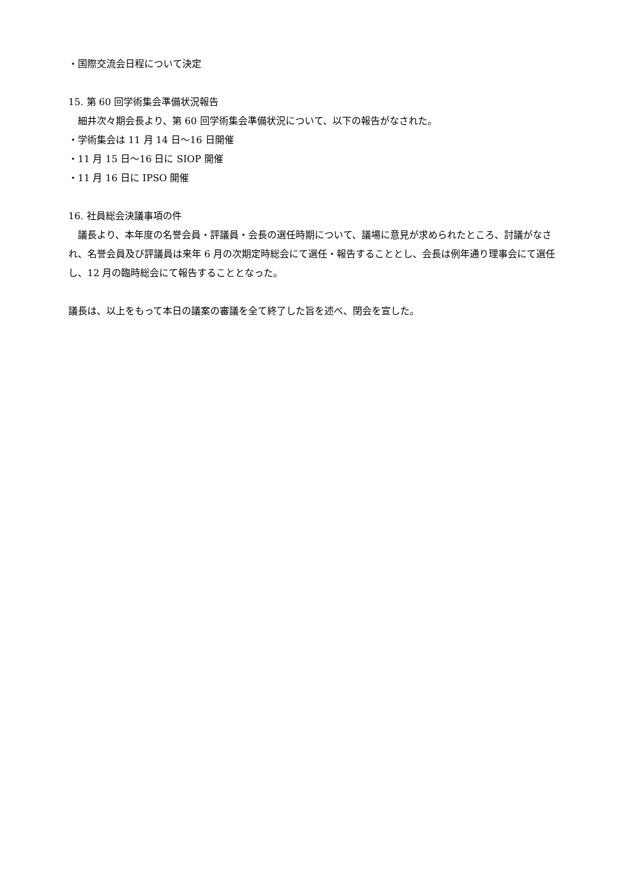・国際交流会日程について決定
15. 第 60 回学術集会準備状況報告
細井次々期会長より、第 60 回学術集会準備状況について、以下の報告がなされた。
・学術集会は 11 月 14 日～16 日開催
・11 月 15 日～16 日に SIOP 開催
・11 月 16 日に IPSO 開催
16. 社員総会決議事項の件
議長より、本年度の名誉会員・評議員・会長の選任時期について、議場に意見が求められたところ、討議がなされ、名誉会員及び評議員は来年 6 月の次期定時総会にて選任・報告することとし、会長は例年通り理事会にて選任し、12 月の臨時総会にて報告することとなった。
議長は、以上をもって本日の議案の審議を全て終了した旨を述べ、閉会を宣した。